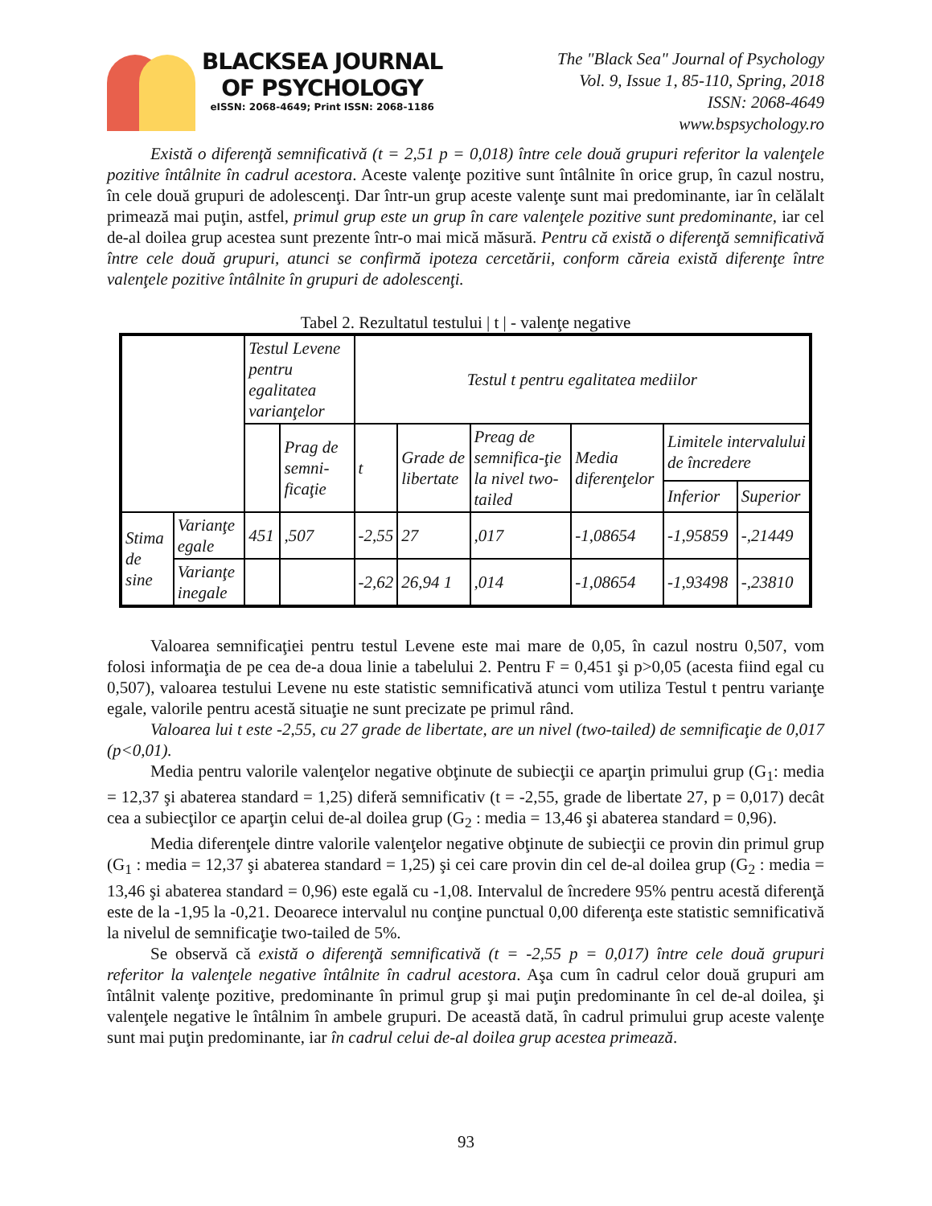BLACKSEA JOURNAL
OF PSYCHOLOGY
eISSN: 2068-4649; Print ISSN: 2068-1186
The "Black Sea" Journal of Psychology
Vol. 9, Issue 1, 85-110, Spring, 2018
ISSN: 2068-4649
www.bspsychology.ro
Există o diferenţă semnificativă (t = 2,51 p = 0,018) între cele două grupuri referitor la valenţele pozitive întâlnite în cadrul acestora. Aceste valenţe pozitive sunt întâlnite în orice grup, în cazul nostru, în cele două grupuri de adolescenţi. Dar într-un grup aceste valenţe sunt mai predominante, iar în celălalt primează mai puţin, astfel, primul grup este un grup în care valenţele pozitive sunt predominante, iar cel de-al doilea grup acestea sunt prezente într-o mai mică măsură. Pentru că există o diferenţă semnificativă între cele două grupuri, atunci se confirmă ipoteza cercetării, conform căreia există diferenţe între valenţele pozitive întâlnite în grupuri de adolescenţi.
Tabel 2. Rezultatul testului | t | - valenţe negative
| | | Testul Levene pentru egalitatea varianţelor | | Testul t pentru egalitatea mediilor | | | | | |
| | | | Prag de semni-ficaţie | t | Grade de libertate | Preag de semnifica-ţie la nivel two-tailed | Media diferenţelor | Limitele intervalului de încredere | |
| | | | | | | | | Inferior | Superior |
| Stima de sine | Varianţe egale | 451 | ,507 | -2,55 | 27 | ,017 | -1,08654 | -1,95859 | -,21449 |
| | Varianţe inegale | | | -2,62 | 26,94 1 | ,014 | -1,08654 | -1,93498 | -,23810 |
Valoarea semnificaţiei pentru testul Levene este mai mare de 0,05, în cazul nostru 0,507, vom folosi informaţia de pe cea de-a doua linie a tabelului 2. Pentru F = 0,451 şi p>0,05 (acesta fiind egal cu 0,507), valoarea testului Levene nu este statistic semnificativă atunci vom utiliza Testul t pentru varianţe egale, valorile pentru acestă situaţie ne sunt precizate pe primul rând.
Valoarea lui t este -2,55, cu 27 grade de libertate, are un nivel (two-tailed) de semnificaţie de 0,017 (p<0,01).
Media pentru valorile valenţelor negative obţinute de subiecţii ce aparţin primului grup (G<sub>1</sub>: media = 12,37 şi abaterea standard = 1,25) diferă semnificativ (t = -2,55, grade de libertate 27, p = 0,017) decât cea a subiecţilor ce aparţin celui de-al doilea grup (G<sub>2</sub> : media = 13,46 şi abaterea standard = 0,96).
Media diferenţele dintre valorile valenţelor negative obţinute de subiecţii ce provin din primul grup (G<sub>1</sub> : media = 12,37 şi abaterea standard = 1,25) şi cei care provin din cel de-al doilea grup (G<sub>2</sub> : media = 13,46 şi abaterea standard = 0,96) este egală cu -1,08. Intervalul de încredere 95% pentru acestă diferenţă este de la -1,95 la -0,21. Deoarece intervalul nu conţine punctual 0,00 diferenţa este statistic semnificativă la nivelul de semnificaţie two-tailed de 5%.
Se observă că există o diferenţă semnificativă (t = -2,55 p = 0,017) între cele două grupuri referitor la valenţele negative întâlnite în cadrul acestora. Aşa cum în cadrul celor două grupuri am întâlnit valenţe pozitive, predominante în primul grup şi mai puţin predominante în cel de-al doilea, şi valenţele negative le întâlnim în ambele grupuri. De această dată, în cadrul primului grup aceste valenţe sunt mai puţin predominante, iar în cadrul celui de-al doilea grup acestea primează.
93